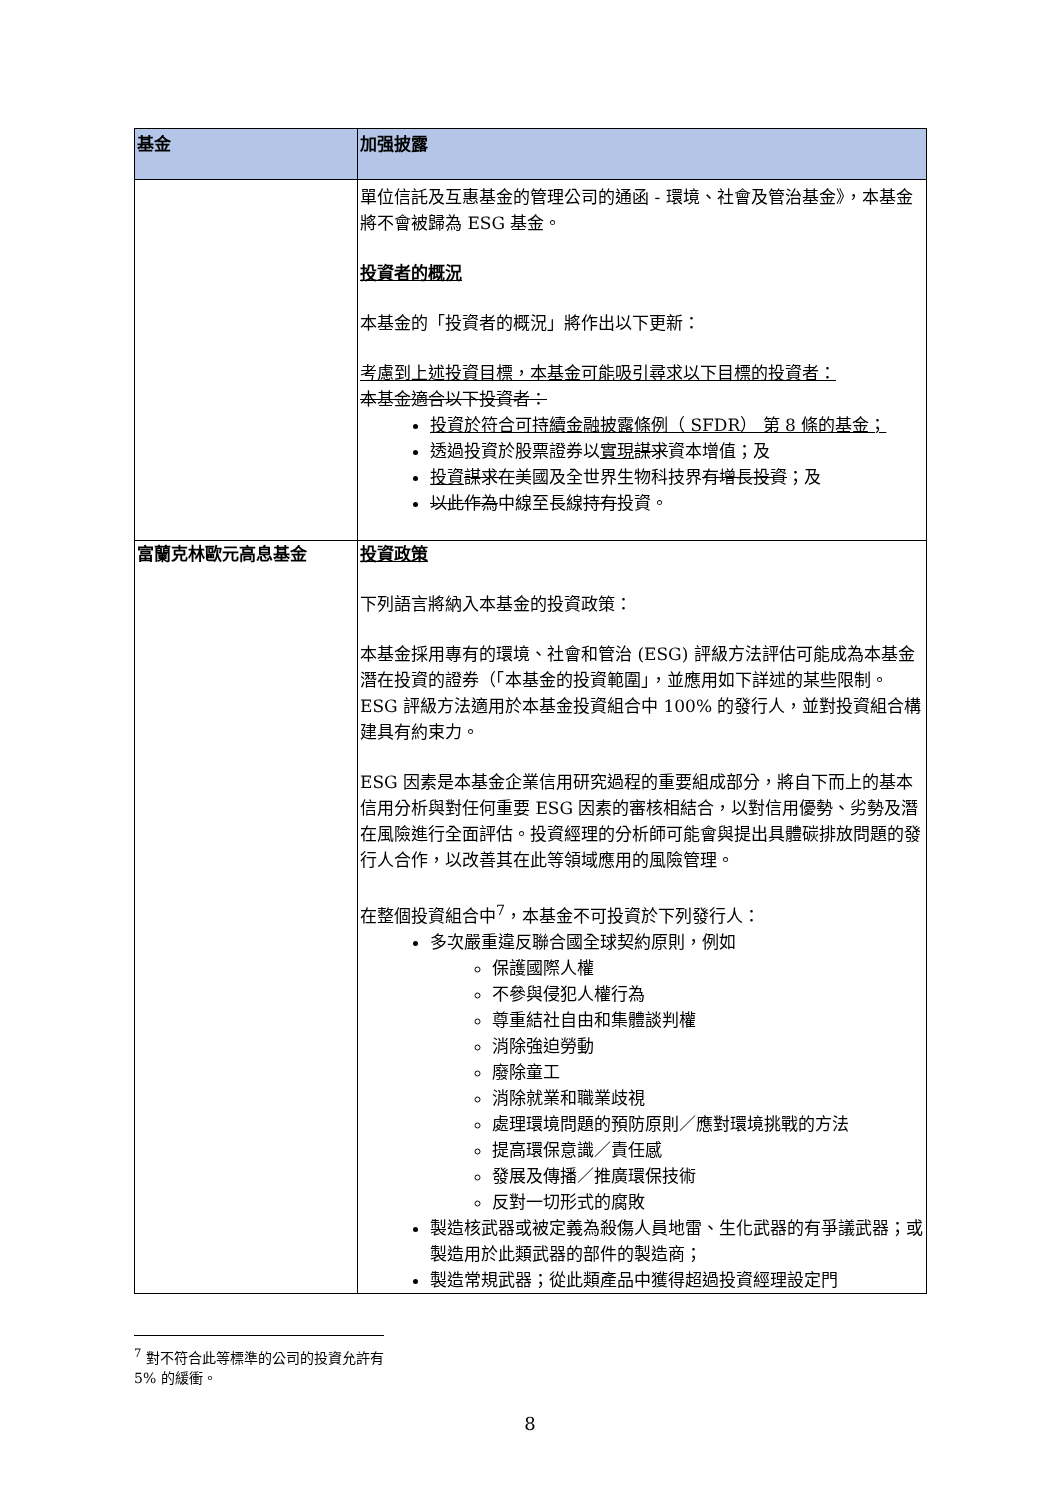| 基金 | 加强披露 |
| --- | --- |
| | 單位信託及互惠基金的管理公司的通函 - 環境、社會及管治基金》，本基金將不會被歸為 ESG 基金。 投資者的概況 本基金的「投資者的概況」將作出以下更新： 考慮到上述投資目標，本基金可能吸引尋求以下目標的投資者： 本基金適合以下投資者： 投資於符合可持續金融披露條例（ SFDR） 第 8 條的基金； 透過投資於股票證券以 實現 謀求 資本增值；及 投資 謀求在 美國及全世界生物科技界 有增長投資 ；及 以此作為 中線至長線 持有 投資。 |
| 富蘭克林歐元高息基金 | 投資政策 下列語言將納入本基金的投資政策： 本基金採用專有的環境、社會和管治 (ESG) 評級方法評估可能成為本基金潛在投資的證券（「本基金的投資範圍」，並應用如下詳述的某些限制。 ESG 評級方法適用於本基金投資組合中 100% 的發行人，並對投資組合構建具有約束力。 ESG 因素是本基金企業信用研究過程的重要組成部分，將自下而上的基本信用分析與對任何重要 ESG 因素的審核相結合，以對信用優勢、劣勢及潛在風險進行全面評估。投資經理的分析師可能會與提出具體碳排放問題的發行人合作，以改善其在此等領域應用的風險管理。 在整個投資組合中<sup>7</sup>，本基金不可投資於下列發行人： 多次嚴重違反聯合國全球契約原則，例如 保護國際人權 不參與侵犯人權行為 尊重結社自由和集體談判權 消除強迫勞動 廢除童工 消除就業和職業歧視 處理環境問題的預防原則／應對環境挑戰的方法 提高環保意識／責任感 發展及傳播／推廣環保技術 反對一切形式的腐敗 製造核武器或被定義為殺傷人員地雷、生化武器的有爭議武器；或製造用於此類武器的部件的製造商； 製造常規武器；從此類產品中獲得超過投資經理設定門 |
<sup>7</sup> 對不符合此等標準的公司的投資允許有 5% 的緩衝。
8